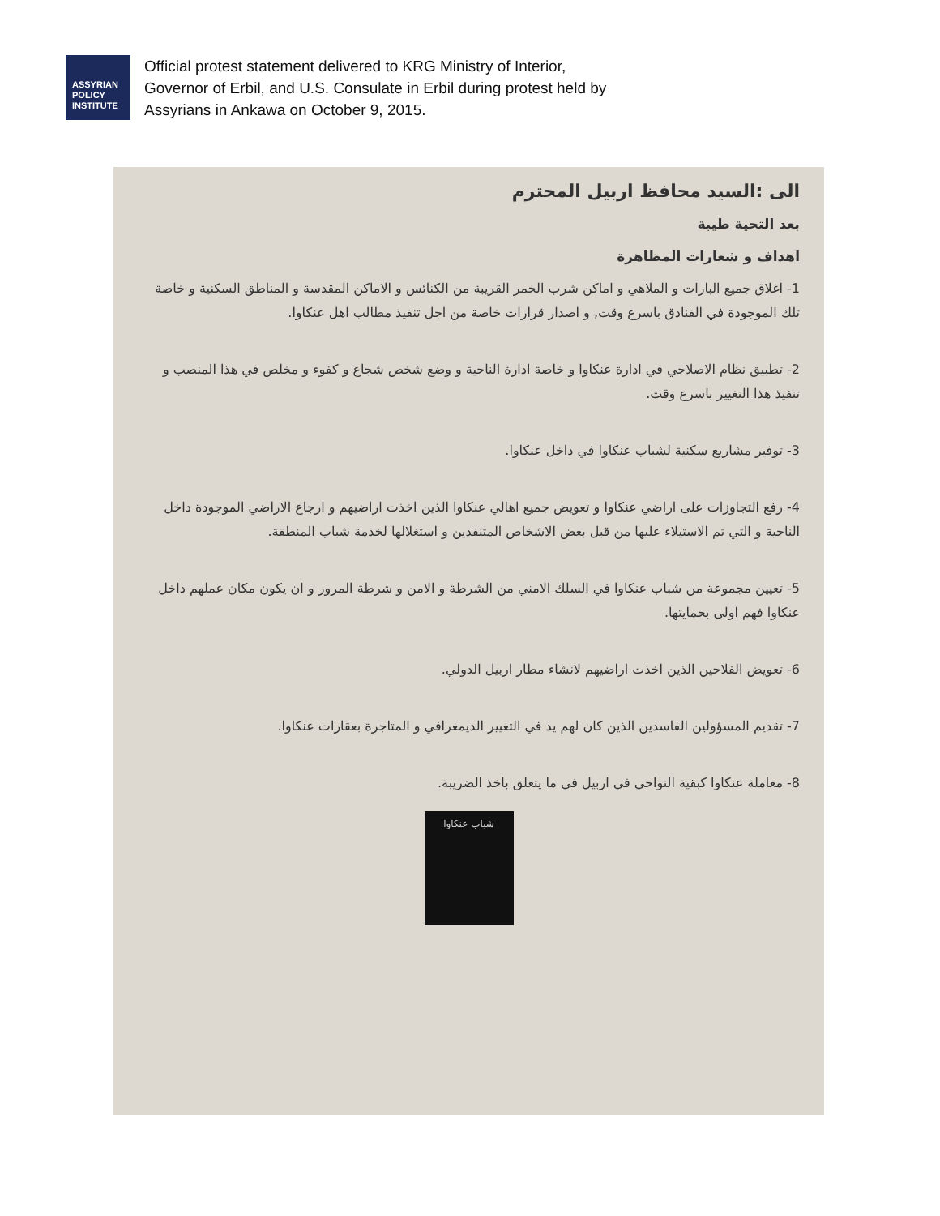ASSYRIAN
POLICY
INSTITUTE
Official protest statement delivered to KRG Ministry of Interior,
Governor of Erbil, and U.S. Consulate in Erbil during protest held by
Assyrians in Ankawa on October 9, 2015.
الى :السيد محافظ اربيل المحترم
بعد التحية طيبة
اهداف و شعارات المظاهرة
1- اغلاق جميع البارات و الملاهي و اماكن شرب الخمر القريبة من الكنائس و الاماكن المقدسة و المناطق السكنية و خاصة تلك الموجودة في الفنادق باسرع وقت, و اصدار قرارات خاصة من اجل تنفيذ مطالب اهل عنكاوا.
2- تطبيق نظام الاصلاحي في ادارة عنكاوا و خاصة ادارة الناحية و وضع شخص شجاع و كفوء و مخلص في هذا المنصب و تنفيذ هذا التغيير باسرع وقت.
3- توفير مشاريع سكنية لشباب عنكاوا في داخل عنكاوا.
4- رفع التجاوزات على اراضي عنكاوا و تعويض جميع اهالي عنكاوا الذين اخذت اراضيهم و ارجاع الاراضي الموجودة داخل الناحية و التي تم الاستيلاء عليها من قبل بعض الاشخاص المتنفذين و استغلالها لخدمة شباب المنطقة.
5- تعيين مجموعة من شباب عنكاوا في السلك الامني من الشرطة و الامن و شرطة المرور و ان يكون مكان عملهم داخل عنكاوا فهم اولى بحمايتها.
6- تعويض الفلاحين الذين اخذت اراضيهم لانشاء مطار اربيل الدولي.
7- تقديم المسؤولين الفاسدين الذين كان لهم يد في التغيير الديمغرافي و المتاجرة بعقارات عنكاوا.
8- معاملة عنكاوا كبقية النواحي في اربيل في ما يتعلق باخذ الضريبة.
شباب عنكاوا